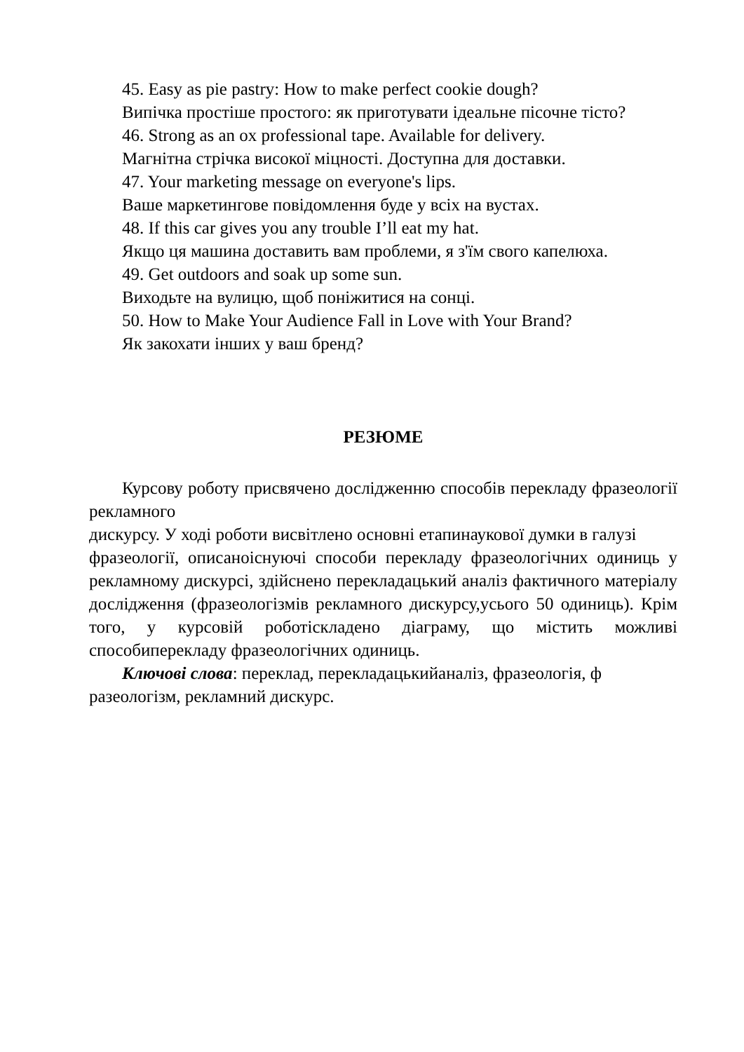45. Easy as pie pastry: How to make perfect cookie dough?
Випічка простіше простого: як приготувати ідеальне пісочне тісто?
46. Strong as an ox professional tape. Available for delivery.
Магнітна стрічка високої міцності. Доступна для доставки.
47. Your marketing message on everyone's lips.
Ваше маркетингове повідомлення буде у всіх на вустах.
48. If this car gives you any trouble I’ll eat my hat.
Якщо ця машина доставить вам проблеми, я з'їм свого капелюха.
49. Get outdoors and soak up some sun.
Виходьте на вулицю, щоб поніжитися на сонці.
50. How to Make Your Audience Fall in Love with Your Brand?
Як закохати інших у ваш бренд?
РЕЗЮМЕ
Курсову роботу присвячено дослідженню способів перекладу фразеології рекламного
дискурсу. У ході роботи висвітлено основні етапинаукової думки в галузі
фразеології, описаноіснуючі способи перекладу фразеологічних одиниць у рекламному дискурсі, здійснено перекладацький аналіз фактичного матеріалу дослідження (фразеологізмів рекламного дискурсу,усього 50 одиниць). Крім того, у курсовій роботіскладено діаграму, що містить можливі способиперекладу фразеологічних одиниць.
Ключові слова: переклад, перекладацькийаналіз, фразеологія, ф разеологізм, рекламний дискурс.